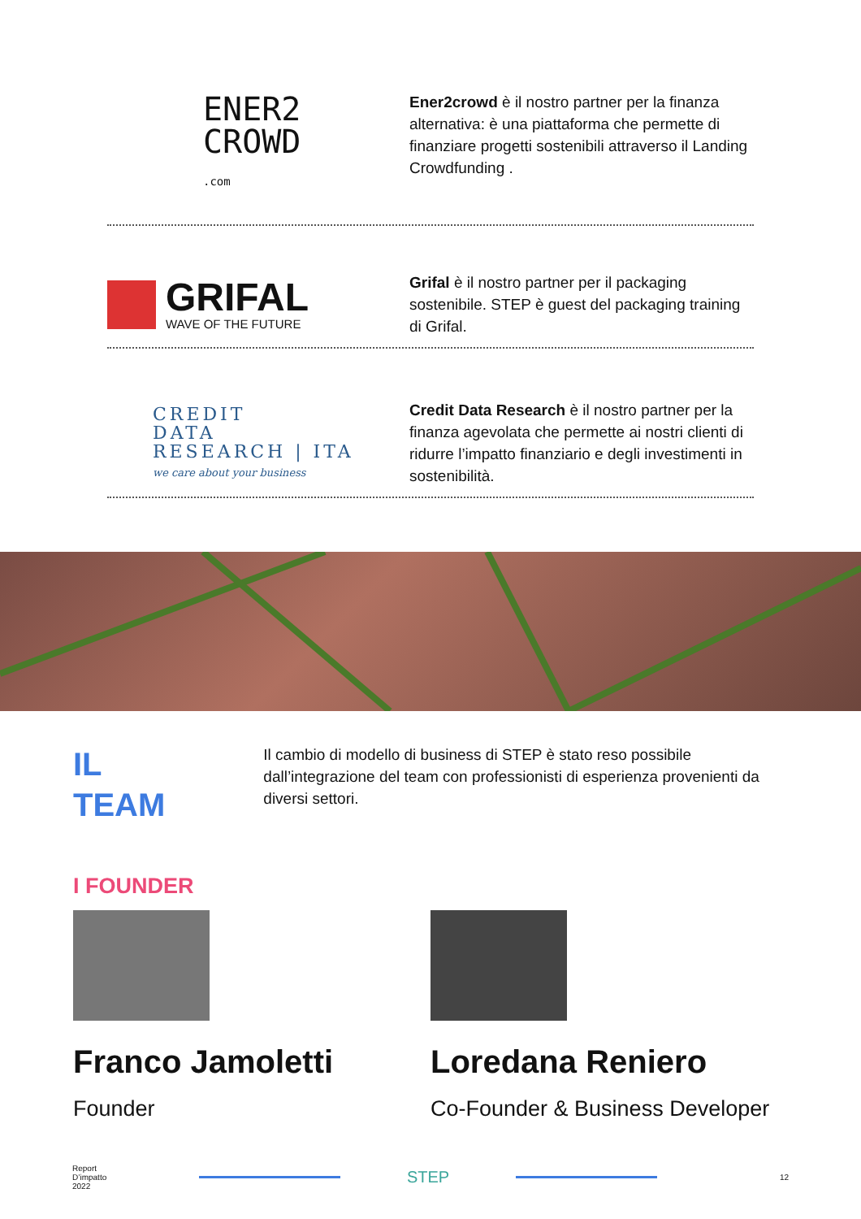ENER2
CROWD
.com
Ener2crowd è il nostro partner per la finanza alternativa: è una piattaforma che permette di finanziare progetti sostenibili attraverso il Landing Crowdfunding .
GRIFAL
WAVE OF THE FUTURE
Grifal è il nostro partner per il packaging sostenibile. STEP è guest del packaging training di Grifal.
CREDIT
DATA
RESEARCH | ITA
we care about your business
Credit Data Research è il nostro partner per la finanza agevolata che permette ai nostri clienti di ridurre l’impatto finanziario e degli investimenti in sostenibilità.
IL
TEAM
Il cambio di modello di business di STEP è stato reso possibile dall’integrazione del team con professionisti di esperienza provenienti da diversi settori.
I FOUNDER
Franco Jamoletti
Founder
Loredana Reniero
Co-Founder & Business Developer
Report
D’impatto
2022
STEP
12